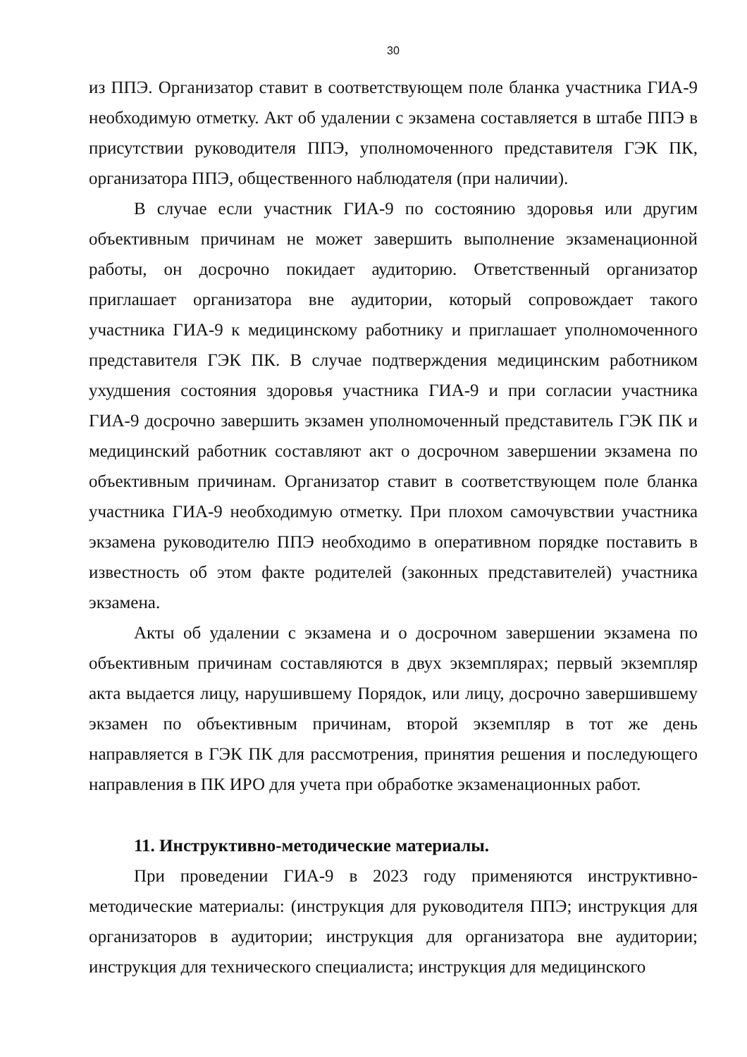30
из ППЭ. Организатор ставит в соответствующем поле бланка участника ГИА-9 необходимую отметку. Акт об удалении с экзамена составляется в штабе ППЭ в присутствии руководителя ППЭ, уполномоченного представителя ГЭК ПК, организатора ППЭ, общественного наблюдателя (при наличии).
В случае если участник ГИА-9 по состоянию здоровья или другим объективным причинам не может завершить выполнение экзаменационной работы, он досрочно покидает аудиторию. Ответственный организатор приглашает организатора вне аудитории, который сопровождает такого участника ГИА-9 к медицинскому работнику и приглашает уполномоченного представителя ГЭК ПК. В случае подтверждения медицинским работником ухудшения состояния здоровья участника ГИА-9 и при согласии участника ГИА-9 досрочно завершить экзамен уполномоченный представитель ГЭК ПК и медицинский работник составляют акт о досрочном завершении экзамена по объективным причинам. Организатор ставит в соответствующем поле бланка участника ГИА-9 необходимую отметку. При плохом самочувствии участника экзамена руководителю ППЭ необходимо в оперативном порядке поставить в известность об этом факте родителей (законных представителей) участника экзамена.
Акты об удалении с экзамена и о досрочном завершении экзамена по объективным причинам составляются в двух экземплярах; первый экземпляр акта выдается лицу, нарушившему Порядок, или лицу, досрочно завершившему экзамен по объективным причинам, второй экземпляр в тот же день направляется в ГЭК ПК для рассмотрения, принятия решения и последующего направления в ПК ИРО для учета при обработке экзаменационных работ.
11. Инструктивно-методические материалы.
При проведении ГИА-9 в 2023 году применяются инструктивно-методические материалы: (инструкция для руководителя ППЭ; инструкция для организаторов в аудитории; инструкция для организатора вне аудитории; инструкция для технического специалиста; инструкция для медицинского